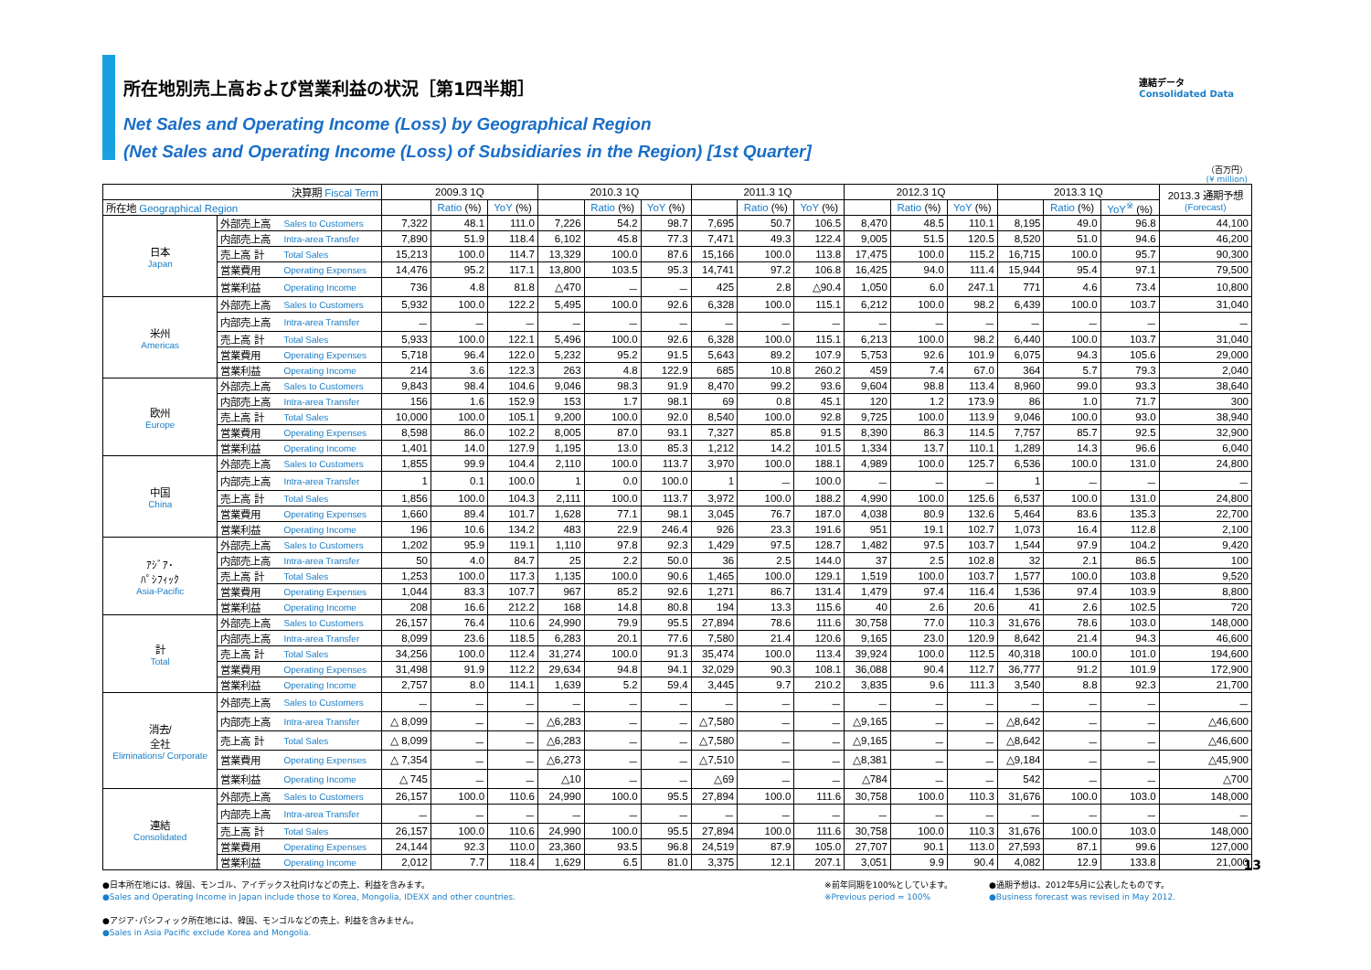所在地別売上高および営業利益の状況［第1四半期］
連結データ
Consolidated Data
Net Sales and Operating Income (Loss) by Geographical Region
(Net Sales and Operating Income (Loss) of Subsidiaries in the Region) [1st Quarter]
（百万円）
(¥ million)
| 決算期 Fiscal Term | | | 2009.3 1Q | | | 2010.3 1Q | | | 2011.3 1Q | | | 2012.3 1Q | | | 2013.3 1Q | | | 2013.3 通期予想 (Forecast) |
| --- | --- | --- | --- | --- | --- | --- | --- | --- | --- | --- | --- | --- | --- | --- | --- | --- | --- | --- |
| 所在地 Geographical Region | | | | Ratio (%) | YoY (%) | | Ratio (%) | YoY (%) | | Ratio (%) | YoY (%) | | Ratio (%) | YoY (%) | | Ratio (%) | YoY<sup>※</sup> (%) | |
| 日本 Japan | 外部売上高 | Sales to Customers | 7,322 | 48.1 | 111.0 | 7,226 | 54.2 | 98.7 | 7,695 | 50.7 | 106.5 | 8,470 | 48.5 | 110.1 | 8,195 | 49.0 | 96.8 | 44,100 |
| | 内部売上高 | Intra-area Transfer | 7,890 | 51.9 | 118.4 | 6,102 | 45.8 | 77.3 | 7,471 | 49.3 | 122.4 | 9,005 | 51.5 | 120.5 | 8,520 | 51.0 | 94.6 | 46,200 |
| | 売上高 計 | Total Sales | 15,213 | 100.0 | 114.7 | 13,329 | 100.0 | 87.6 | 15,166 | 100.0 | 113.8 | 17,475 | 100.0 | 115.2 | 16,715 | 100.0 | 95.7 | 90,300 |
| | 営業費用 | Operating Expenses | 14,476 | 95.2 | 117.1 | 13,800 | 103.5 | 95.3 | 14,741 | 97.2 | 106.8 | 16,425 | 94.0 | 111.4 | 15,944 | 95.4 | 97.1 | 79,500 |
| | 営業利益 | Operating Income | 736 | 4.8 | 81.8 | △470 | － | － | 425 | 2.8 | △90.4 | 1,050 | 6.0 | 247.1 | 771 | 4.6 | 73.4 | 10,800 |
| 米州 Americas | 外部売上高 | Sales to Customers | 5,932 | 100.0 | 122.2 | 5,495 | 100.0 | 92.6 | 6,328 | 100.0 | 115.1 | 6,212 | 100.0 | 98.2 | 6,439 | 100.0 | 103.7 | 31,040 |
| | 内部売上高 | Intra-area Transfer | － | － | － | － | － | － | － | － | － | － | － | － | － | － | － | － |
| | 売上高 計 | Total Sales | 5,933 | 100.0 | 122.1 | 5,496 | 100.0 | 92.6 | 6,328 | 100.0 | 115.1 | 6,213 | 100.0 | 98.2 | 6,440 | 100.0 | 103.7 | 31,040 |
| | 営業費用 | Operating Expenses | 5,718 | 96.4 | 122.0 | 5,232 | 95.2 | 91.5 | 5,643 | 89.2 | 107.9 | 5,753 | 92.6 | 101.9 | 6,075 | 94.3 | 105.6 | 29,000 |
| | 営業利益 | Operating Income | 214 | 3.6 | 122.3 | 263 | 4.8 | 122.9 | 685 | 10.8 | 260.2 | 459 | 7.4 | 67.0 | 364 | 5.7 | 79.3 | 2,040 |
| 欧州 Europe | 外部売上高 | Sales to Customers | 9,843 | 98.4 | 104.6 | 9,046 | 98.3 | 91.9 | 8,470 | 99.2 | 93.6 | 9,604 | 98.8 | 113.4 | 8,960 | 99.0 | 93.3 | 38,640 |
| | 内部売上高 | Intra-area Transfer | 156 | 1.6 | 152.9 | 153 | 1.7 | 98.1 | 69 | 0.8 | 45.1 | 120 | 1.2 | 173.9 | 86 | 1.0 | 71.7 | 300 |
| | 売上高 計 | Total Sales | 10,000 | 100.0 | 105.1 | 9,200 | 100.0 | 92.0 | 8,540 | 100.0 | 92.8 | 9,725 | 100.0 | 113.9 | 9,046 | 100.0 | 93.0 | 38,940 |
| | 営業費用 | Operating Expenses | 8,598 | 86.0 | 102.2 | 8,005 | 87.0 | 93.1 | 7,327 | 85.8 | 91.5 | 8,390 | 86.3 | 114.5 | 7,757 | 85.7 | 92.5 | 32,900 |
| | 営業利益 | Operating Income | 1,401 | 14.0 | 127.9 | 1,195 | 13.0 | 85.3 | 1,212 | 14.2 | 101.5 | 1,334 | 13.7 | 110.1 | 1,289 | 14.3 | 96.6 | 6,040 |
| 中国 China | 外部売上高 | Sales to Customers | 1,855 | 99.9 | 104.4 | 2,110 | 100.0 | 113.7 | 3,970 | 100.0 | 188.1 | 4,989 | 100.0 | 125.7 | 6,536 | 100.0 | 131.0 | 24,800 |
| | 内部売上高 | Intra-area Transfer | 1 | 0.1 | 100.0 | 1 | 0.0 | 100.0 | 1 | － | 100.0 | － | － | － | 1 | － | － | － |
| | 売上高 計 | Total Sales | 1,856 | 100.0 | 104.3 | 2,111 | 100.0 | 113.7 | 3,972 | 100.0 | 188.2 | 4,990 | 100.0 | 125.6 | 6,537 | 100.0 | 131.0 | 24,800 |
| | 営業費用 | Operating Expenses | 1,660 | 89.4 | 101.7 | 1,628 | 77.1 | 98.1 | 3,045 | 76.7 | 187.0 | 4,038 | 80.9 | 132.6 | 5,464 | 83.6 | 135.3 | 22,700 |
| | 営業利益 | Operating Income | 196 | 10.6 | 134.2 | 483 | 22.9 | 246.4 | 926 | 23.3 | 191.6 | 951 | 19.1 | 102.7 | 1,073 | 16.4 | 112.8 | 2,100 |
| ｱｼﾞｱ･ ﾊﾟｼﾌｨｯｸ Asia-Pacific | 外部売上高 | Sales to Customers | 1,202 | 95.9 | 119.1 | 1,110 | 97.8 | 92.3 | 1,429 | 97.5 | 128.7 | 1,482 | 97.5 | 103.7 | 1,544 | 97.9 | 104.2 | 9,420 |
| | 内部売上高 | Intra-area Transfer | 50 | 4.0 | 84.7 | 25 | 2.2 | 50.0 | 36 | 2.5 | 144.0 | 37 | 2.5 | 102.8 | 32 | 2.1 | 86.5 | 100 |
| | 売上高 計 | Total Sales | 1,253 | 100.0 | 117.3 | 1,135 | 100.0 | 90.6 | 1,465 | 100.0 | 129.1 | 1,519 | 100.0 | 103.7 | 1,577 | 100.0 | 103.8 | 9,520 |
| | 営業費用 | Operating Expenses | 1,044 | 83.3 | 107.7 | 967 | 85.2 | 92.6 | 1,271 | 86.7 | 131.4 | 1,479 | 97.4 | 116.4 | 1,536 | 97.4 | 103.9 | 8,800 |
| | 営業利益 | Operating Income | 208 | 16.6 | 212.2 | 168 | 14.8 | 80.8 | 194 | 13.3 | 115.6 | 40 | 2.6 | 20.6 | 41 | 2.6 | 102.5 | 720 |
| 計 Total | 外部売上高 | Sales to Customers | 26,157 | 76.4 | 110.6 | 24,990 | 79.9 | 95.5 | 27,894 | 78.6 | 111.6 | 30,758 | 77.0 | 110.3 | 31,676 | 78.6 | 103.0 | 148,000 |
| | 内部売上高 | Intra-area Transfer | 8,099 | 23.6 | 118.5 | 6,283 | 20.1 | 77.6 | 7,580 | 21.4 | 120.6 | 9,165 | 23.0 | 120.9 | 8,642 | 21.4 | 94.3 | 46,600 |
| | 売上高 計 | Total Sales | 34,256 | 100.0 | 112.4 | 31,274 | 100.0 | 91.3 | 35,474 | 100.0 | 113.4 | 39,924 | 100.0 | 112.5 | 40,318 | 100.0 | 101.0 | 194,600 |
| | 営業費用 | Operating Expenses | 31,498 | 91.9 | 112.2 | 29,634 | 94.8 | 94.1 | 32,029 | 90.3 | 108.1 | 36,088 | 90.4 | 112.7 | 36,777 | 91.2 | 101.9 | 172,900 |
| | 営業利益 | Operating Income | 2,757 | 8.0 | 114.1 | 1,639 | 5.2 | 59.4 | 3,445 | 9.7 | 210.2 | 3,835 | 9.6 | 111.3 | 3,540 | 8.8 | 92.3 | 21,700 |
| 消去/ 全社 Eliminations/ Corporate | 外部売上高 | Sales to Customers | － | － | － | － | － | － | － | － | － | － | － | － | － | － | － | － |
| | 内部売上高 | Intra-area Transfer | △ 8,099 | － | － | △6,283 | － | － | △7,580 | － | － | △9,165 | － | － | △8,642 | － | － | △46,600 |
| | 売上高 計 | Total Sales | △ 8,099 | － | － | △6,283 | － | － | △7,580 | － | － | △9,165 | － | － | △8,642 | － | － | △46,600 |
| | 営業費用 | Operating Expenses | △ 7,354 | － | － | △6,273 | － | － | △7,510 | － | － | △8,381 | － | － | △9,184 | － | － | △45,900 |
| | 営業利益 | Operating Income | △ 745 | － | － | △10 | － | － | △69 | － | － | △784 | － | － | 542 | － | － | △700 |
| 連結 Consolidated | 外部売上高 | Sales to Customers | 26,157 | 100.0 | 110.6 | 24,990 | 100.0 | 95.5 | 27,894 | 100.0 | 111.6 | 30,758 | 100.0 | 110.3 | 31,676 | 100.0 | 103.0 | 148,000 |
| | 内部売上高 | Intra-area Transfer | － | － | － | － | － | － | － | － | － | － | － | － | － | － | － | － |
| | 売上高 計 | Total Sales | 26,157 | 100.0 | 110.6 | 24,990 | 100.0 | 95.5 | 27,894 | 100.0 | 111.6 | 30,758 | 100.0 | 110.3 | 31,676 | 100.0 | 103.0 | 148,000 |
| | 営業費用 | Operating Expenses | 24,144 | 92.3 | 110.0 | 23,360 | 93.5 | 96.8 | 24,519 | 87.9 | 105.0 | 27,707 | 90.1 | 113.0 | 27,593 | 87.1 | 99.6 | 127,000 |
| | 営業利益 | Operating Income | 2,012 | 7.7 | 118.4 | 1,629 | 6.5 | 81.0 | 3,375 | 12.1 | 207.1 | 3,051 | 9.9 | 90.4 | 4,082 | 12.9 | 133.8 | 21,000 |
●日本所在地には、韓国、モンゴル、アイデックス社向けなどの売上、利益を含みます。
●Sales and Operating Income in Japan include those to Korea, Mongolia, IDEXX and other countries.
●アジア･パシフィック所在地には、韓国、モンゴルなどの売上、利益を含みません。
●Sales in Asia Pacific exclude Korea and Mongolia.
※前年同期を100%としています。
※Previous period = 100%
●通期予想は、2012年5月に公表したものです。
●Business forecast was revised in May 2012.
13